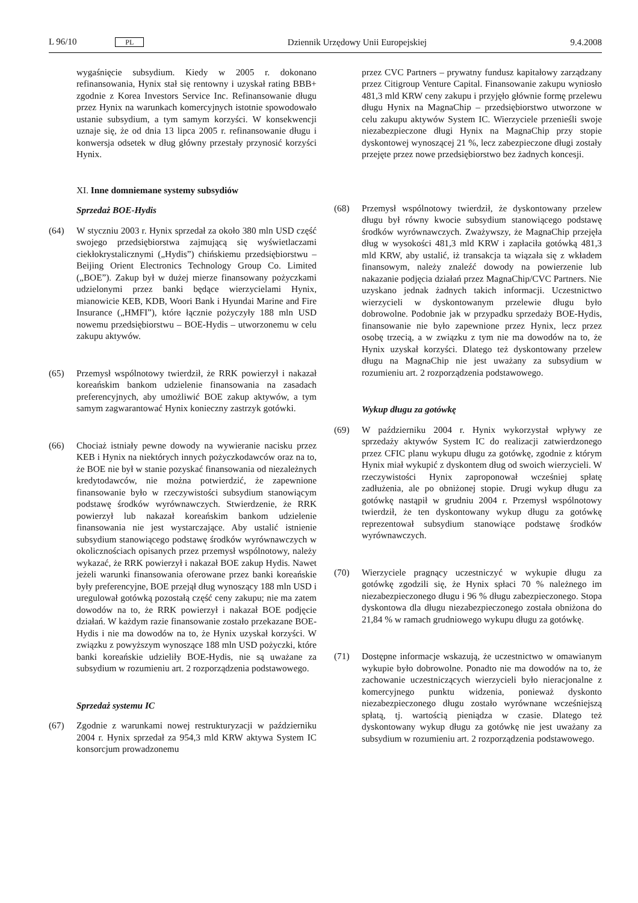L 96/10 PL Dziennik Urzędowy Unii Europejskiej 9.4.2008
wygaśnięcie subsydium. Kiedy w 2005 r. dokonano refinansowania, Hynix stał się rentowny i uzyskał rating BBB+ zgodnie z Korea Investors Service Inc. Refinansowanie długu przez Hynix na warunkach komercyjnych istotnie spowodowało ustanie subsydium, a tym samym korzyści. W konsekwencji uznaje się, że od dnia 13 lipca 2005 r. refinansowanie długu i konwersja odsetek w dług główny przestały przynosić korzyści Hynix.
XI. Inne domniemane systemy subsydiów
Sprzedaż BOE-Hydis
(64) W styczniu 2003 r. Hynix sprzedał za około 380 mln USD część swojego przedsiębiorstwa zajmującą się wyświetlaczami ciekłokrystalicznymi („Hydis”) chińskiemu przedsiębiorstwu – Beijing Orient Electronics Technology Group Co. Limited („BOE”). Zakup był w dużej mierze finansowany pożyczkami udzielonymi przez banki będące wierzycielami Hynix, mianowicie KEB, KDB, Woori Bank i Hyundai Marine and Fire Insurance („HMFI”), które łącznie pożyczyły 188 mln USD nowemu przedsiębiorstwu – BOE-Hydis – utworzonemu w celu zakupu aktywów.
(65) Przemysł wspólnotowy twierdził, że RRK powierzył i nakazał koreańskim bankom udzielenie finansowania na zasadach preferencyjnych, aby umożliwić BOE zakup aktywów, a tym samym zagwarantować Hynix konieczny zastrzyk gotówki.
(66) Chociaż istniały pewne dowody na wywieranie nacisku przez KEB i Hynix na niektórych innych pożyczkodawców oraz na to, że BOE nie był w stanie pozyskać finansowania od niezależnych kredytodawców, nie można potwierdzić, że zapewnione finansowanie było w rzeczywistości subsydium stanowiącym podstawę środków wyrównawczych. Stwierdzenie, że RRK powierzył lub nakazał koreańskim bankom udzielenie finansowania nie jest wystarczające. Aby ustalić istnienie subsydium stanowiącego podstawę środków wyrównawczych w okolicznościach opisanych przez przemysł wspólnotowy, należy wykazać, że RRK powierzył i nakazał BOE zakup Hydis. Nawet jeżeli warunki finansowania oferowane przez banki koreańskie były preferencyjne, BOE przejął dług wynoszący 188 mln USD i uregulował gotówką pozostałą część ceny zakupu; nie ma zatem dowodów na to, że RRK powierzył i nakazał BOE podjęcie działań. W każdym razie finansowanie zostało przekazane BOE-Hydis i nie ma dowodów na to, że Hynix uzyskał korzyści. W związku z powyższym wynoszące 188 mln USD pożyczki, które banki koreańskie udzieliły BOE-Hydis, nie są uważane za subsydium w rozumieniu art. 2 rozporządzenia podstawowego.
Sprzedaż systemu IC
(67) Zgodnie z warunkami nowej restrukturyzacji w październiku 2004 r. Hynix sprzedał za 954,3 mld KRW aktywa System IC konsorcjum prowadzonemu
przez CVC Partners – prywatny fundusz kapitałowy zarządzany przez Citigroup Venture Capital. Finansowanie zakupu wyniosło 481,3 mld KRW ceny zakupu i przyjęło głównie formę przelewu długu Hynix na MagnaChip – przedsiębiorstwo utworzone w celu zakupu aktywów System IC. Wierzyciele przenieśli swoje niezabezpieczone długi Hynix na MagnaChip przy stopie dyskontowej wynoszącej 21 %, lecz zabezpieczone długi zostały przejęte przez nowe przedsiębiorstwo bez żadnych koncesji.
(68) Przemysł wspólnotowy twierdził, że dyskontowany przelew długu był równy kwocie subsydium stanowiącego podstawę środków wyrównawczych. Zważywszy, że MagnaChip przejęła dług w wysokości 481,3 mld KRW i zapłaciła gotówką 481,3 mld KRW, aby ustalić, iż transakcja ta wiązała się z wkładem finansowym, należy znaleźć dowody na powierzenie lub nakazanie podjęcia działań przez MagnaChip/CVC Partners. Nie uzyskano jednak żadnych takich informacji. Uczestnictwo wierzycieli w dyskontowanym przelewie długu było dobrowolne. Podobnie jak w przypadku sprzedaży BOE-Hydis, finansowanie nie było zapewnione przez Hynix, lecz przez osobę trzecią, a w związku z tym nie ma dowodów na to, że Hynix uzyskał korzyści. Dlatego też dyskontowany przelew długu na MagnaChip nie jest uważany za subsydium w rozumieniu art. 2 rozporządzenia podstawowego.
Wykup długu za gotówkę
(69) W październiku 2004 r. Hynix wykorzystał wpływy ze sprzedaży aktywów System IC do realizacji zatwierdzonego przez CFIC planu wykupu długu za gotówkę, zgodnie z którym Hynix miał wykupić z dyskontem dług od swoich wierzycieli. W rzeczywistości Hynix zaproponował wcześniej spłatę zadłużenia, ale po obniżonej stopie. Drugi wykup długu za gotówkę nastąpił w grudniu 2004 r. Przemysł wspólnotowy twierdził, że ten dyskontowany wykup długu za gotówkę reprezentował subsydium stanowiące podstawę środków wyrównawczych.
(70) Wierzyciele pragnący uczestniczyć w wykupie długu za gotówkę zgodzili się, że Hynix spłaci 70 % należnego im niezabezpieczonego długu i 96 % długu zabezpieczonego. Stopa dyskontowa dla długu niezabezpieczonego została obniżona do 21,84 % w ramach grudniowego wykupu długu za gotówkę.
(71) Dostępne informacje wskazują, że uczestnictwo w omawianym wykupie było dobrowolne. Ponadto nie ma dowodów na to, że zachowanie uczestniczących wierzycieli było nieracjonalne z komercyjnego punktu widzenia, ponieważ dyskonto niezabezpieczonego długu zostało wyrównane wcześniejszą spłatą, tj. wartością pieniądza w czasie. Dlatego też dyskontowany wykup długu za gotówkę nie jest uważany za subsydium w rozumieniu art. 2 rozporządzenia podstawowego.